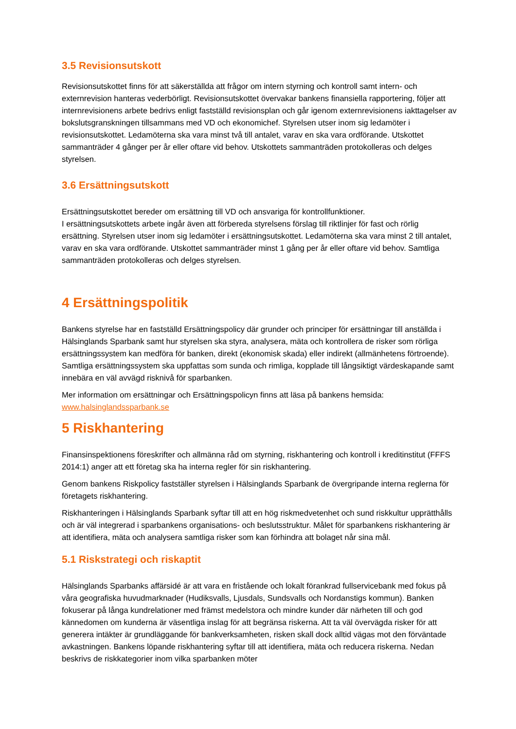3.5 Revisionsutskott
Revisionsutskottet finns för att säkerställda att frågor om intern styrning och kontroll samt intern- och externrevision hanteras vederbörligt. Revisionsutskottet övervakar bankens finansiella rapportering, följer att internrevisionens arbete bedrivs enligt fastställd revisionsplan och går igenom externrevisionens iakttagelser av bokslutsgranskningen tillsammans med VD och ekonomichef. Styrelsen utser inom sig ledamöter i revisionsutskottet. Ledamöterna ska vara minst två till antalet, varav en ska vara ordförande. Utskottet sammanträder 4 gånger per år eller oftare vid behov. Utskottets sammanträden protokolleras och delges styrelsen.
3.6 Ersättningsutskott
Ersättningsutskottet bereder om ersättning till VD och ansvariga för kontrollfunktioner.
I ersättningsutskottets arbete ingår även att förbereda styrelsens förslag till riktlinjer för fast och rörlig ersättning. Styrelsen utser inom sig ledamöter i ersättningsutskottet. Ledamöterna ska vara minst 2 till antalet, varav en ska vara ordförande. Utskottet sammanträder minst 1 gång per år eller oftare vid behov. Samtliga sammanträden protokolleras och delges styrelsen.
4 Ersättningspolitik
Bankens styrelse har en fastställd Ersättningspolicy där grunder och principer för ersättningar till anställda i Hälsinglands Sparbank samt hur styrelsen ska styra, analysera, mäta och kontrollera de risker som rörliga ersättningssystem kan medföra för banken, direkt (ekonomisk skada) eller indirekt (allmänhetens förtroende). Samtliga ersättningssystem ska uppfattas som sunda och rimliga, kopplade till långsiktigt värdeskapande samt innebära en väl avvägd risknivå för sparbanken.
Mer information om ersättningar och Ersättningspolicyn finns att läsa på bankens hemsida: www.halsinglandssparbank.se
5 Riskhantering
Finansinspektionens föreskrifter och allmänna råd om styrning, riskhantering och kontroll i kreditinstitut (FFFS 2014:1) anger att ett företag ska ha interna regler för sin riskhantering.
Genom bankens Riskpolicy fastställer styrelsen i Hälsinglands Sparbank de övergripande interna reglerna för företagets riskhantering.
Riskhanteringen i Hälsinglands Sparbank syftar till att en hög riskmedvetenhet och sund riskkultur upprätthålls och är väl integrerad i sparbankens organisations- och beslutsstruktur. Målet för sparbankens riskhantering är att identifiera, mäta och analysera samtliga risker som kan förhindra att bolaget når sina mål.
5.1 Riskstrategi och riskaptit
Hälsinglands Sparbanks affärsidé är att vara en fristående och lokalt förankrad fullservicebank med fokus på våra geografiska huvudmarknader (Hudiksvalls, Ljusdals, Sundsvalls och Nordanstigs kommun). Banken fokuserar på långa kundrelationer med främst medelstora och mindre kunder där närheten till och god kännedomen om kunderna är väsentliga inslag för att begränsa riskerna. Att ta väl övervägda risker för att generera intäkter är grundläggande för bankverksamheten, risken skall dock alltid vägas mot den förväntade avkastningen. Bankens löpande riskhantering syftar till att identifiera, mäta och reducera riskerna. Nedan beskrivs de riskkategorier inom vilka sparbanken möter